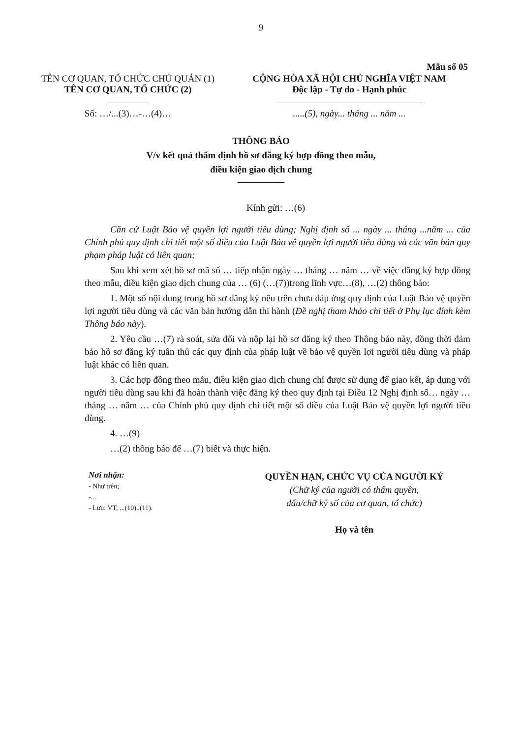9
Mẫu số 05
TÊN CƠ QUAN, TỔ CHỨC CHỦ QUẢN (1)
TÊN CƠ QUAN, TỔ CHỨC (2)
Số: …/...(3)…-…(4)…
CỘNG HÒA XÃ HỘI CHỦ NGHĨA VIỆT NAM
Độc lập - Tự do - Hạnh phúc
.....(5), ngày... tháng ... năm ...
THÔNG BÁO
V/v kết quả thẩm định hồ sơ đăng ký hợp đồng theo mẫu,
điều kiện giao dịch chung
Kính gửi: …(6)
Căn cứ Luật Bảo vệ quyền lợi người tiêu dùng; Nghị định số ... ngày ... tháng ...năm ... của Chính phủ quy định chi tiết một số điều của Luật Bảo vệ quyền lợi người tiêu dùng và các văn bản quy phạm pháp luật có liên quan;
Sau khi xem xét hồ sơ mã số … tiếp nhận ngày … tháng … năm … về việc đăng ký hợp đồng theo mẫu, điều kiện giao dịch chung của … (6) (…(7))trong lĩnh vực…(8), …(2) thông báo:
1. Một số nội dung trong hồ sơ đăng ký nêu trên chưa đáp ứng quy định của Luật Bảo vệ quyền lợi người tiêu dùng và các văn bản hướng dẫn thi hành (Đề nghị tham khảo chi tiết ở Phụ lục đính kèm Thông báo này).
2. Yêu cầu …(7) rà soát, sửa đổi và nộp lại hồ sơ đăng ký theo Thông báo này, đồng thời đảm bảo hồ sơ đăng ký tuân thủ các quy định của pháp luật về bảo vệ quyền lợi người tiêu dùng và pháp luật khác có liên quan.
3. Các hợp đồng theo mẫu, điều kiện giao dịch chung chỉ được sử dụng để giao kết, áp dụng với người tiêu dùng sau khi đã hoàn thành việc đăng ký theo quy định tại Điều 12 Nghị định số… ngày … tháng … năm … của Chính phủ quy định chi tiết một số điều của Luật Bảo vệ quyền lợi người tiêu dùng.
4. …(9)
…(2) thông báo để …(7) biết và thực hiện.
Nơi nhận:
- Như trên;
-...
- Lưu: VT, ...(10)..(11).
QUYỀN HẠN, CHỨC VỤ CỦA NGƯỜI KÝ
(Chữ ký của người có thẩm quyền,
dấu/chữ ký số của cơ quan, tổ chức)
Họ và tên